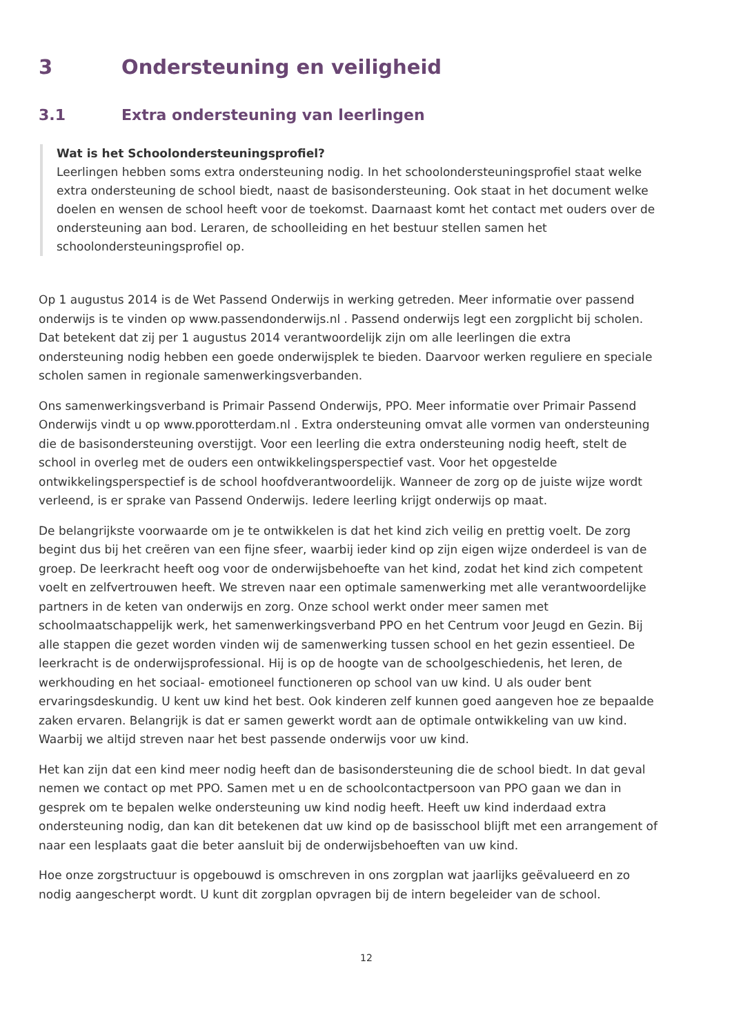3 Ondersteuning en veiligheid
3.1 Extra ondersteuning van leerlingen
Wat is het Schoolondersteuningsprofiel?
Leerlingen hebben soms extra ondersteuning nodig. In het schoolondersteuningsprofiel staat welke extra ondersteuning de school biedt, naast de basisondersteuning. Ook staat in het document welke doelen en wensen de school heeft voor de toekomst. Daarnaast komt het contact met ouders over de ondersteuning aan bod. Leraren, de schoolleiding en het bestuur stellen samen het schoolondersteuningsprofiel op.
Op 1 augustus 2014 is de Wet Passend Onderwijs in werking getreden. Meer informatie over passend onderwijs is te vinden op www.passendonderwijs.nl . Passend onderwijs legt een zorgplicht bij scholen. Dat betekent dat zij per 1 augustus 2014 verantwoordelijk zijn om alle leerlingen die extra ondersteuning nodig hebben een goede onderwijsplek te bieden. Daarvoor werken reguliere en speciale scholen samen in regionale samenwerkingsverbanden.
Ons samenwerkingsverband is Primair Passend Onderwijs, PPO. Meer informatie over Primair Passend Onderwijs vindt u op www.pporotterdam.nl . Extra ondersteuning omvat alle vormen van ondersteuning die de basisondersteuning overstijgt. Voor een leerling die extra ondersteuning nodig heeft, stelt de school in overleg met de ouders een ontwikkelingsperspectief vast. Voor het opgestelde ontwikkelingsperspectief is de school hoofdverantwoordelijk. Wanneer de zorg op de juiste wijze wordt verleend, is er sprake van Passend Onderwijs. Iedere leerling krijgt onderwijs op maat.
De belangrijkste voorwaarde om je te ontwikkelen is dat het kind zich veilig en prettig voelt. De zorg begint dus bij het creëren van een fijne sfeer, waarbij ieder kind op zijn eigen wijze onderdeel is van de groep. De leerkracht heeft oog voor de onderwijsbehoefte van het kind, zodat het kind zich competent voelt en zelfvertrouwen heeft. We streven naar een optimale samenwerking met alle verantwoordelijke partners in de keten van onderwijs en zorg. Onze school werkt onder meer samen met schoolmaatschappelijk werk, het samenwerkingsverband PPO en het Centrum voor Jeugd en Gezin. Bij alle stappen die gezet worden vinden wij de samenwerking tussen school en het gezin essentieel. De leerkracht is de onderwijsprofessional. Hij is op de hoogte van de schoolgeschiedenis, het leren, de werkhouding en het sociaal- emotioneel functioneren op school van uw kind. U als ouder bent ervaringsdeskundig. U kent uw kind het best. Ook kinderen zelf kunnen goed aangeven hoe ze bepaalde zaken ervaren. Belangrijk is dat er samen gewerkt wordt aan de optimale ontwikkeling van uw kind. Waarbij we altijd streven naar het best passende onderwijs voor uw kind.
Het kan zijn dat een kind meer nodig heeft dan de basisondersteuning die de school biedt. In dat geval nemen we contact op met PPO. Samen met u en de schoolcontactpersoon van PPO gaan we dan in gesprek om te bepalen welke ondersteuning uw kind nodig heeft. Heeft uw kind inderdaad extra ondersteuning nodig, dan kan dit betekenen dat uw kind op de basisschool blijft met een arrangement of naar een lesplaats gaat die beter aansluit bij de onderwijsbehoeften van uw kind.
Hoe onze zorgstructuur is opgebouwd is omschreven in ons zorgplan wat jaarlijks geëvalueerd en zo nodig aangescherpt wordt. U kunt dit zorgplan opvragen bij de intern begeleider van de school.
12